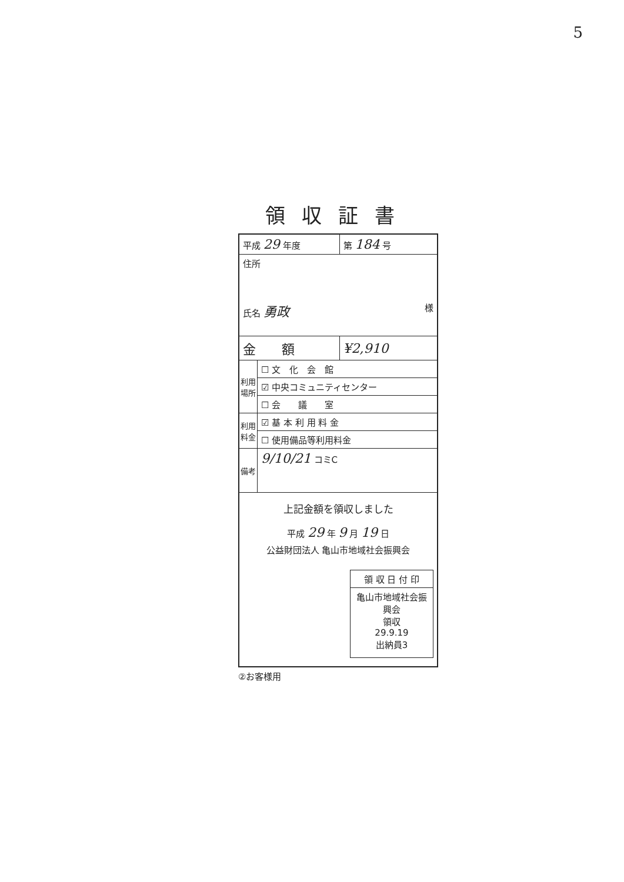5
領収証書
| 平成 29 年度 | | 第 184 号 |
| 住所 氏名 勇政 様 | | |
| 金 額 | | ¥2,910 |
| 利用場所 | ☐ 文 化 会 館 | |
| | ☑ 中央コミュニティセンター | |
| | ☐ 会 議 室 | |
| 利用料金 | ☑ 基 本 利 用 料 金 | |
| | ☐ 使用備品等利用料金 | |
| 備考 | 9/10/21 コミC | |
| 上記金額を領収しました 平成 29 年 9 月 19 日 公益財団法人 亀山市地域社会振興会 領 収 日 付 印 亀山市地域社会振興会 領収 29.9.19 出納員3 | | |
②お客様用